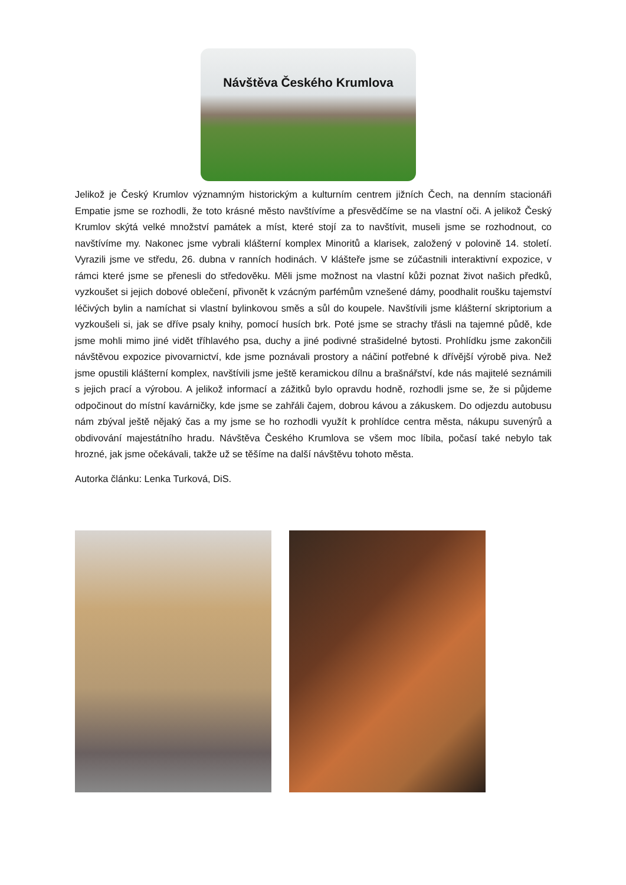Návštěva Českého Krumlova
Jelikož je Český Krumlov významným historickým a kulturním centrem jižních Čech, na denním stacionáři Empatie jsme se rozhodli, že toto krásné město navštívíme a přesvědčíme se na vlastní oči. A jelikož Český Krumlov skýtá velké množství památek a míst, které stojí za to navštívit, museli jsme se rozhodnout, co navštívíme my. Nakonec jsme vybrali klášterní komplex Minoritů a klarisek, založený v polovině 14. století. Vyrazili jsme ve středu, 26. dubna v ranních hodinách. V klášteře jsme se zúčastnili interaktivní expozice, v rámci které jsme se přenesli do středověku. Měli jsme možnost na vlastní kůži poznat život našich předků, vyzkoušet si jejich dobové oblečení, přivonět k vzácným parfémům vznešené dámy, poodhalit roušku tajemství léčivých bylin a namíchat si vlastní bylinkovou směs a sůl do koupele. Navštívili jsme klášterní skriptorium a vyzkoušeli si, jak se dříve psaly knihy, pomocí husích brk. Poté jsme se strachy třásli na tajemné půdě, kde jsme mohli mimo jiné vidět tříhlavého psa, duchy a jiné podivné strašidelné bytosti. Prohlídku jsme zakončili návštěvou expozice pivovarnictví, kde jsme poznávali prostory a náčiní potřebné k dřívější výrobě piva. Než jsme opustili klášterní komplex, navštívili jsme ještě keramickou dílnu a brašnářství, kde nás majitelé seznámili s jejich prací a výrobou. A jelikož informací a zážitků bylo opravdu hodně, rozhodli jsme se, že si půjdeme odpočinout do místní kavárničky, kde jsme se zahřáli čajem, dobrou kávou a zákuskem. Do odjezdu autobusu nám zbýval ještě nějaký čas a my jsme se ho rozhodli využít k prohlídce centra města, nákupu suvenýrů a obdivování majestátního hradu. Návštěva Českého Krumlova se všem moc líbila, počasí také nebylo tak hrozné, jak jsme očekávali, takže už se těšíme na další návštěvu tohoto města.
Autorka článku: Lenka Turková, DiS.